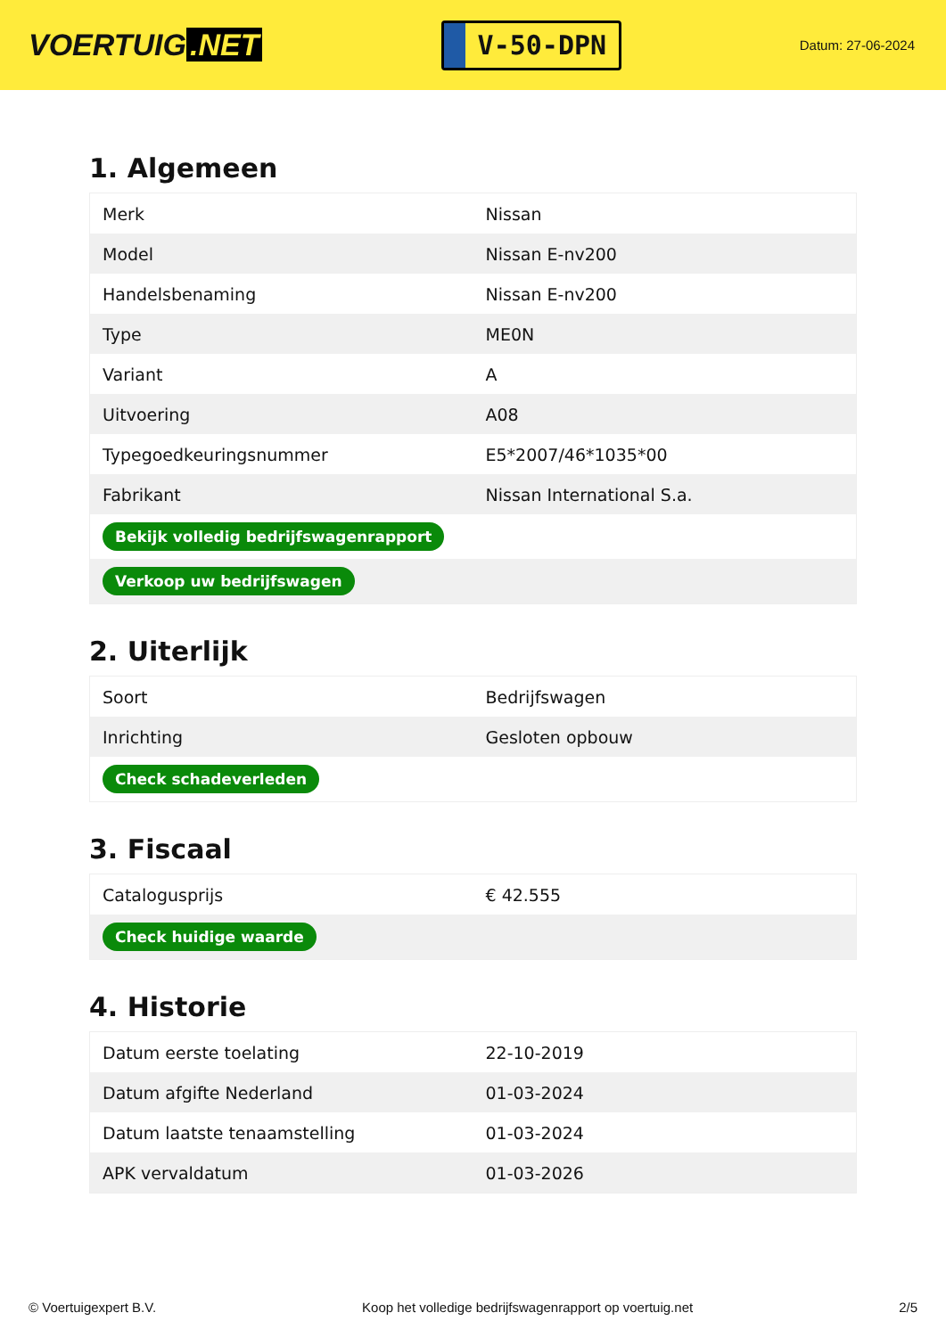VOERTUIG.NET
V-50-DPN
Datum: 27-06-2024
1. Algemeen
| Merk | Nissan |
| Model | Nissan E-nv200 |
| Handelsbenaming | Nissan E-nv200 |
| Type | ME0N |
| Variant | A |
| Uitvoering | A08 |
| Typegoedkeuringsnummer | E5*2007/46*1035*00 |
| Fabrikant | Nissan International S.a. |
| Bekijk volledig bedrijfswagenrapport | |
| Verkoop uw bedrijfswagen | |
2. Uiterlijk
| Soort | Bedrijfswagen |
| Inrichting | Gesloten opbouw |
| Check schadeverleden | |
3. Fiscaal
| Catalogusprijs | € 42.555 |
| Check huidige waarde | |
4. Historie
| Datum eerste toelating | 22-10-2019 |
| Datum afgifte Nederland | 01-03-2024 |
| Datum laatste tenaamstelling | 01-03-2024 |
| APK vervaldatum | 01-03-2026 |
© Voertuigexpert B.V. Koop het volledige bedrijfswagenrapport op voertuig.net 2/5